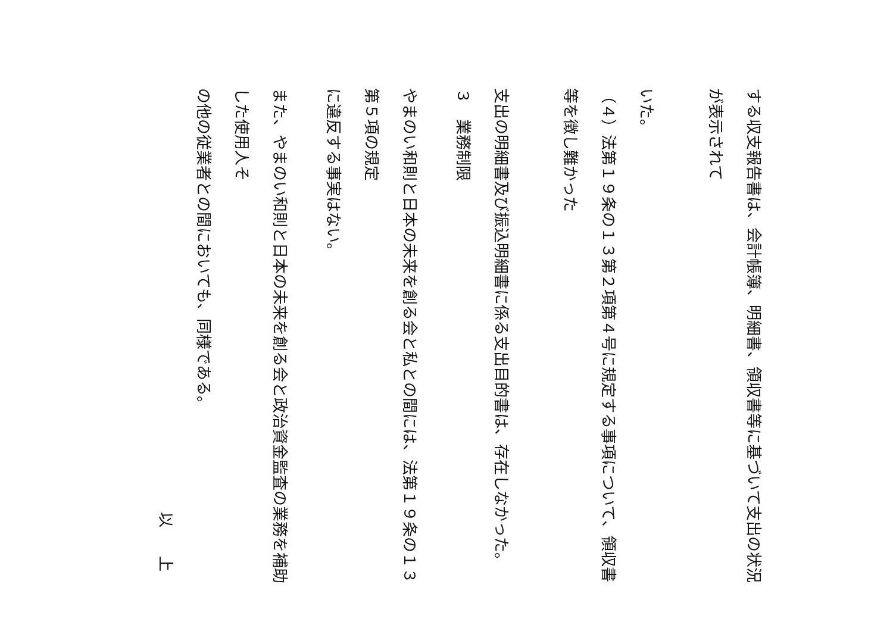する収支報告書は、会計帳簿、明細書、領収書等に基づいて支出の状況が表示されて
いた。
（４）法第１９条の１３第２項第４号に規定する事項について、領収書等を徴し難かった
支出の明細書及び振込明細書に係る支出目的書は、存在しなかった。
３　業務制限
やまのい和則と日本の未来を創る会と私との間には、法第１９条の１３第５項の規定
に違反する事実はない。
また、やまのい和則と日本の未来を創る会と政治資金監査の業務を補助した使用人そ
の他の従業者との間においても、同様である。
以 上